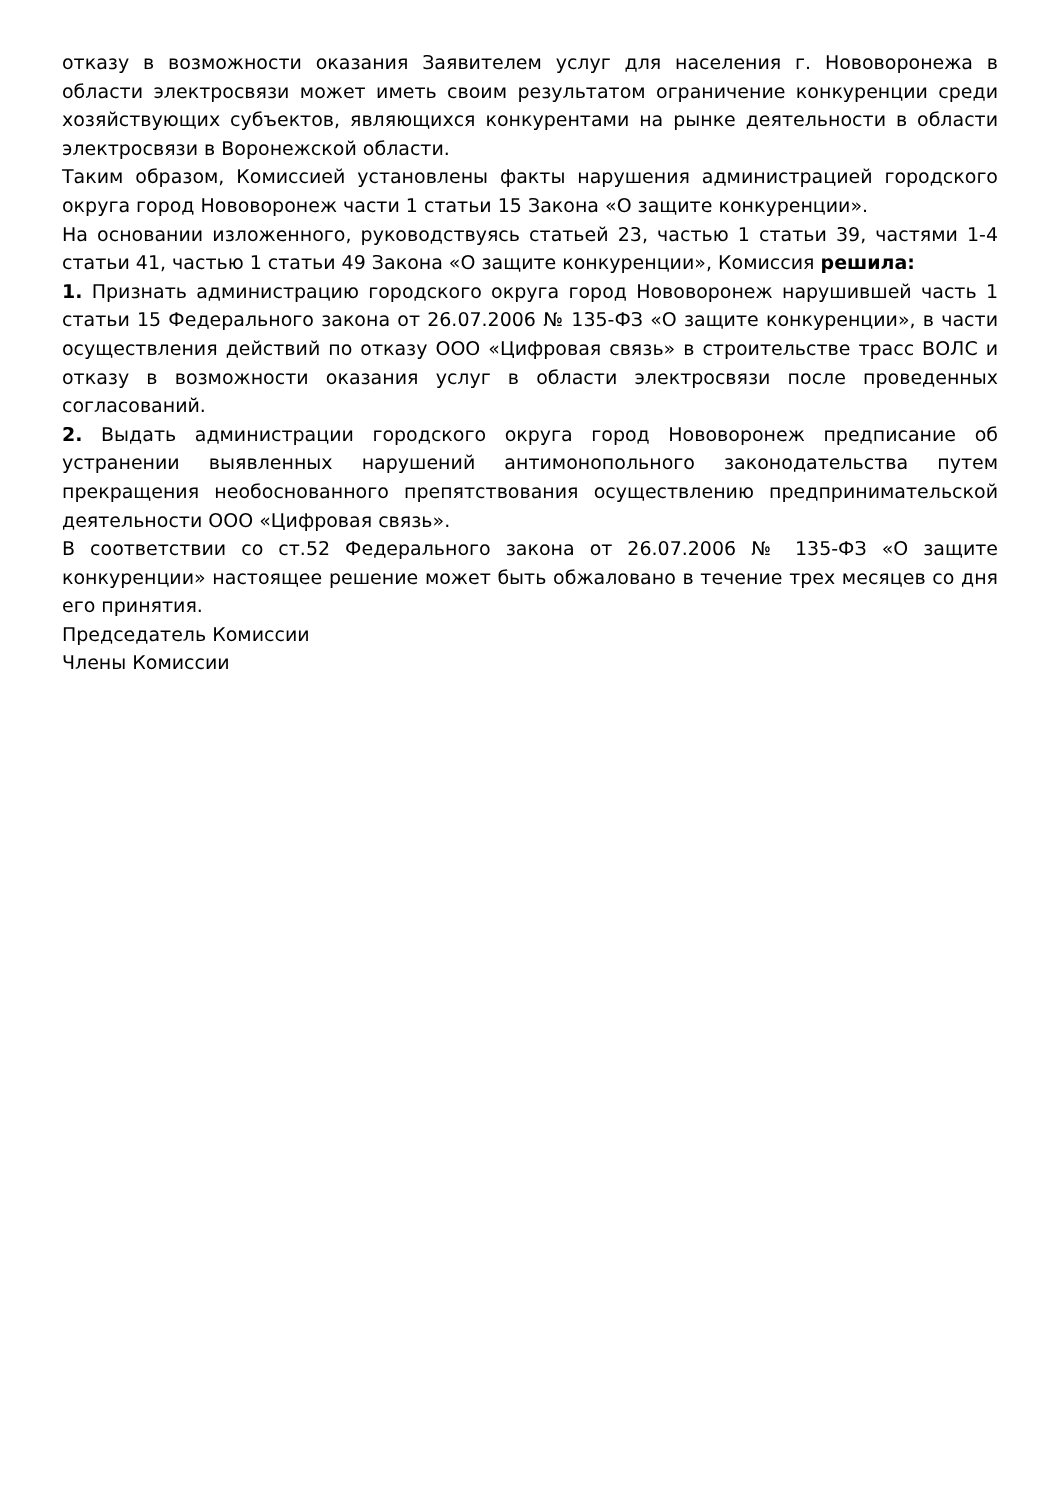отказу в возможности оказания Заявителем услуг для населения г. Нововоронежа в области электросвязи может иметь своим результатом ограничение конкуренции среди хозяйствующих субъектов, являющихся конкурентами на рынке деятельности в области электросвязи в Воронежской области.
Таким образом, Комиссией установлены факты нарушения администрацией городского округа город Нововоронеж части 1 статьи 15 Закона «О защите конкуренции».
На основании изложенного, руководствуясь статьей 23, частью 1 статьи 39, частями 1-4 статьи 41, частью 1 статьи 49 Закона «О защите конкуренции», Комиссия решила:
1. Признать администрацию городского округа город Нововоронеж нарушившей часть 1 статьи 15 Федерального закона от 26.07.2006 № 135-ФЗ «О защите конкуренции», в части осуществления действий по отказу ООО «Цифровая связь» в строительстве трасс ВОЛС и отказу в возможности оказания услуг в области электросвязи после проведенных согласований.
2. Выдать администрации городского округа город Нововоронеж предписание об устранении выявленных нарушений антимонопольного законодательства путем прекращения необоснованного препятствования осуществлению предпринимательской деятельности ООО «Цифровая связь».
В соответствии со ст.52 Федерального закона от 26.07.2006 № 135-ФЗ «О защите конкуренции» настоящее решение может быть обжаловано в течение трех месяцев со дня его принятия.
Председатель Комиссии
Члены Комиссии